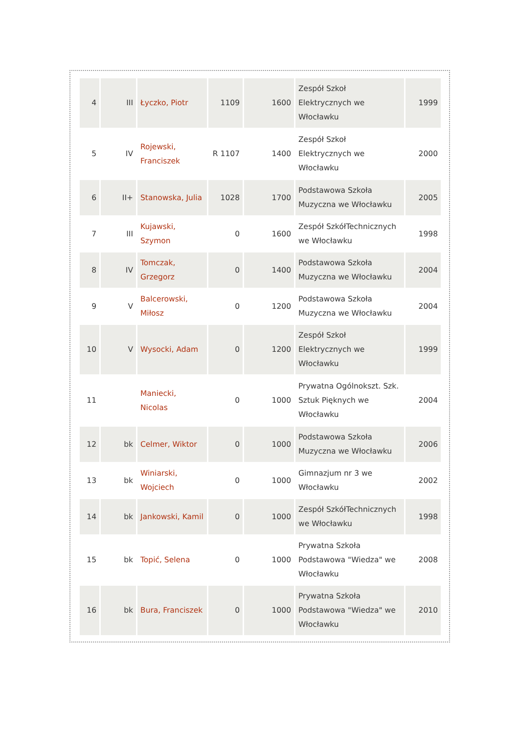| 4 | III | Łyczko, Piotr | 1109 | 1600 | Zespół Szkoł Elektrycznych we Włocławku | 1999 |
| 5 | IV | Rojewski, Franciszek | R 1107 | 1400 | Zespół Szkoł Elektrycznych we Włocławku | 2000 |
| 6 | II+ | Stanowska, Julia | 1028 | 1700 | Podstawowa Szkoła Muzyczna we Włocławku | 2005 |
| 7 | III | Kujawski, Szymon | 0 | 1600 | Zespół SzkółTechnicznych we Włocławku | 1998 |
| 8 | IV | Tomczak, Grzegorz | 0 | 1400 | Podstawowa Szkoła Muzyczna we Włocławku | 2004 |
| 9 | V | Balcerowski, Miłosz | 0 | 1200 | Podstawowa Szkoła Muzyczna we Włocławku | 2004 |
| 10 | V | Wysocki, Adam | 0 | 1200 | Zespół Szkoł Elektrycznych we Włocławku | 1999 |
| 11 | | Maniecki, Nicolas | 0 | 1000 | Prywatna Ogólnokszt. Szk. Sztuk Pięknych we Włocławku | 2004 |
| 12 | bk | Celmer, Wiktor | 0 | 1000 | Podstawowa Szkoła Muzyczna we Włocławku | 2006 |
| 13 | bk | Winiarski, Wojciech | 0 | 1000 | Gimnazjum nr 3 we Włocławku | 2002 |
| 14 | bk | Jankowski, Kamil | 0 | 1000 | Zespół SzkółTechnicznych we Włocławku | 1998 |
| 15 | bk | Topić, Selena | 0 | 1000 | Prywatna Szkoła Podstawowa "Wiedza" we Włocławku | 2008 |
| 16 | bk | Bura, Franciszek | 0 | 1000 | Prywatna Szkoła Podstawowa "Wiedza" we Włocławku | 2010 |